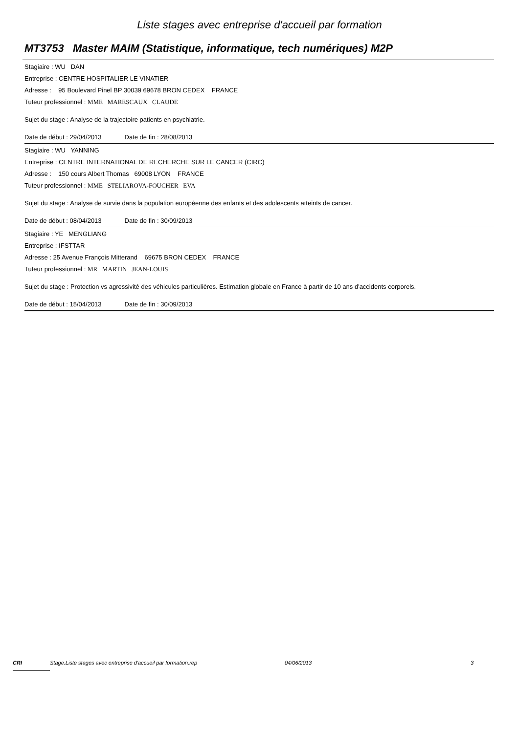Liste stages avec entreprise d'accueil par formation
MT3753 Master MAIM (Statistique, informatique, tech numériques) M2P
Stagiaire : WU DAN
Entreprise : CENTRE HOSPITALIER LE VINATIER
Adresse : 95 Boulevard Pinel BP 30039 69678 BRON CEDEX FRANCE
Tuteur professionnel : MME MARESCAUX CLAUDE
Sujet du stage : Analyse de la trajectoire patients en psychiatrie.
Date de début : 29/04/2013 Date de fin : 28/08/2013
Stagiaire : WU YANNING
Entreprise : CENTRE INTERNATIONAL DE RECHERCHE SUR LE CANCER (CIRC)
Adresse : 150 cours Albert Thomas 69008 LYON FRANCE
Tuteur professionnel : MME STELIAROVA-FOUCHER EVA
Sujet du stage : Analyse de survie dans la population européenne des enfants et des adolescents atteints de cancer.
Date de début : 08/04/2013 Date de fin : 30/09/2013
Stagiaire : YE MENGLIANG
Entreprise : IFSTTAR
Adresse : 25 Avenue François Mitterand 69675 BRON CEDEX FRANCE
Tuteur professionnel : MR MARTIN JEAN-LOUIS
Sujet du stage : Protection vs agressivité des véhicules particulières. Estimation globale en France à partir de 10 ans d'accidents corporels.
Date de début : 15/04/2013 Date de fin : 30/09/2013
CRI Stage.Liste stages avec entreprise d'accueil par formation.rep 04/06/2013 3